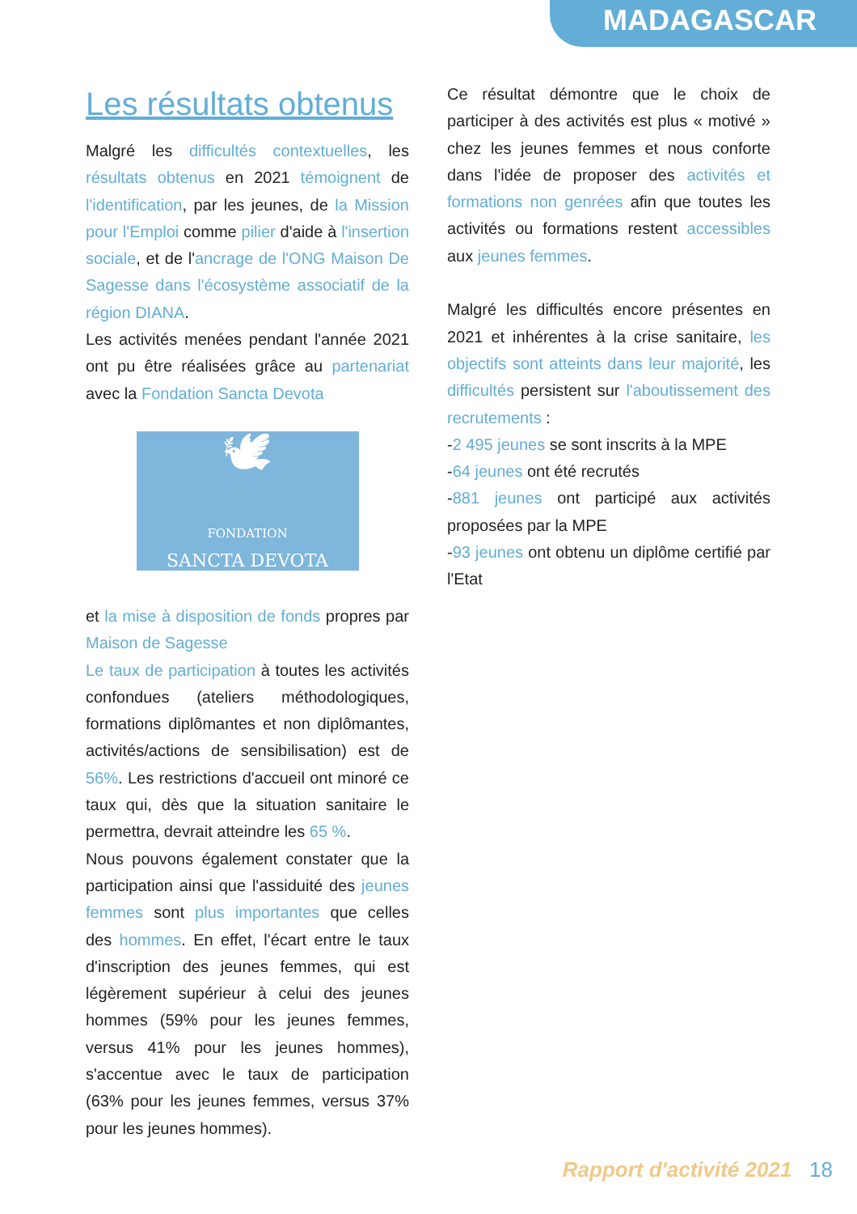MADAGASCAR
Les résultats obtenus
Malgré les difficultés contextuelles, les résultats obtenus en 2021 témoignent de l'identification, par les jeunes, de la Mission pour l'Emploi comme pilier d'aide à l'insertion sociale, et de l'ancrage de l'ONG Maison De Sagesse dans l'écosystème associatif de la région DIANA.
Les activités menées pendant l'année 2021 ont pu être réalisées grâce au partenariat avec la Fondation Sancta Devota
🕊
FONDATION
SANCTA DEVOTA
et la mise à disposition de fonds propres par Maison de Sagesse
Le taux de participation à toutes les activités confondues (ateliers méthodologiques, formations diplômantes et non diplômantes, activités/actions de sensibilisation) est de 56%. Les restrictions d'accueil ont minoré ce taux qui, dès que la situation sanitaire le permettra, devrait atteindre les 65 %.
Nous pouvons également constater que la participation ainsi que l'assiduité des jeunes femmes sont plus importantes que celles des hommes. En effet, l'écart entre le taux d'inscription des jeunes femmes, qui est légèrement supérieur à celui des jeunes hommes (59% pour les jeunes femmes, versus 41% pour les jeunes hommes), s'accentue avec le taux de participation (63% pour les jeunes femmes, versus 37% pour les jeunes hommes).
Ce résultat démontre que le choix de participer à des activités est plus « motivé » chez les jeunes femmes et nous conforte dans l'idée de proposer des activités et formations non genrées afin que toutes les activités ou formations restent accessibles aux jeunes femmes.
Malgré les difficultés encore présentes en 2021 et inhérentes à la crise sanitaire, les objectifs sont atteints dans leur majorité, les difficultés persistent sur l'aboutissement des recrutements :
-2 495 jeunes se sont inscrits à la MPE
-64 jeunes ont été recrutés
-881 jeunes ont participé aux activités proposées par la MPE
-93 jeunes ont obtenu un diplôme certifié par l'Etat
Rapport d'activité 2021 18